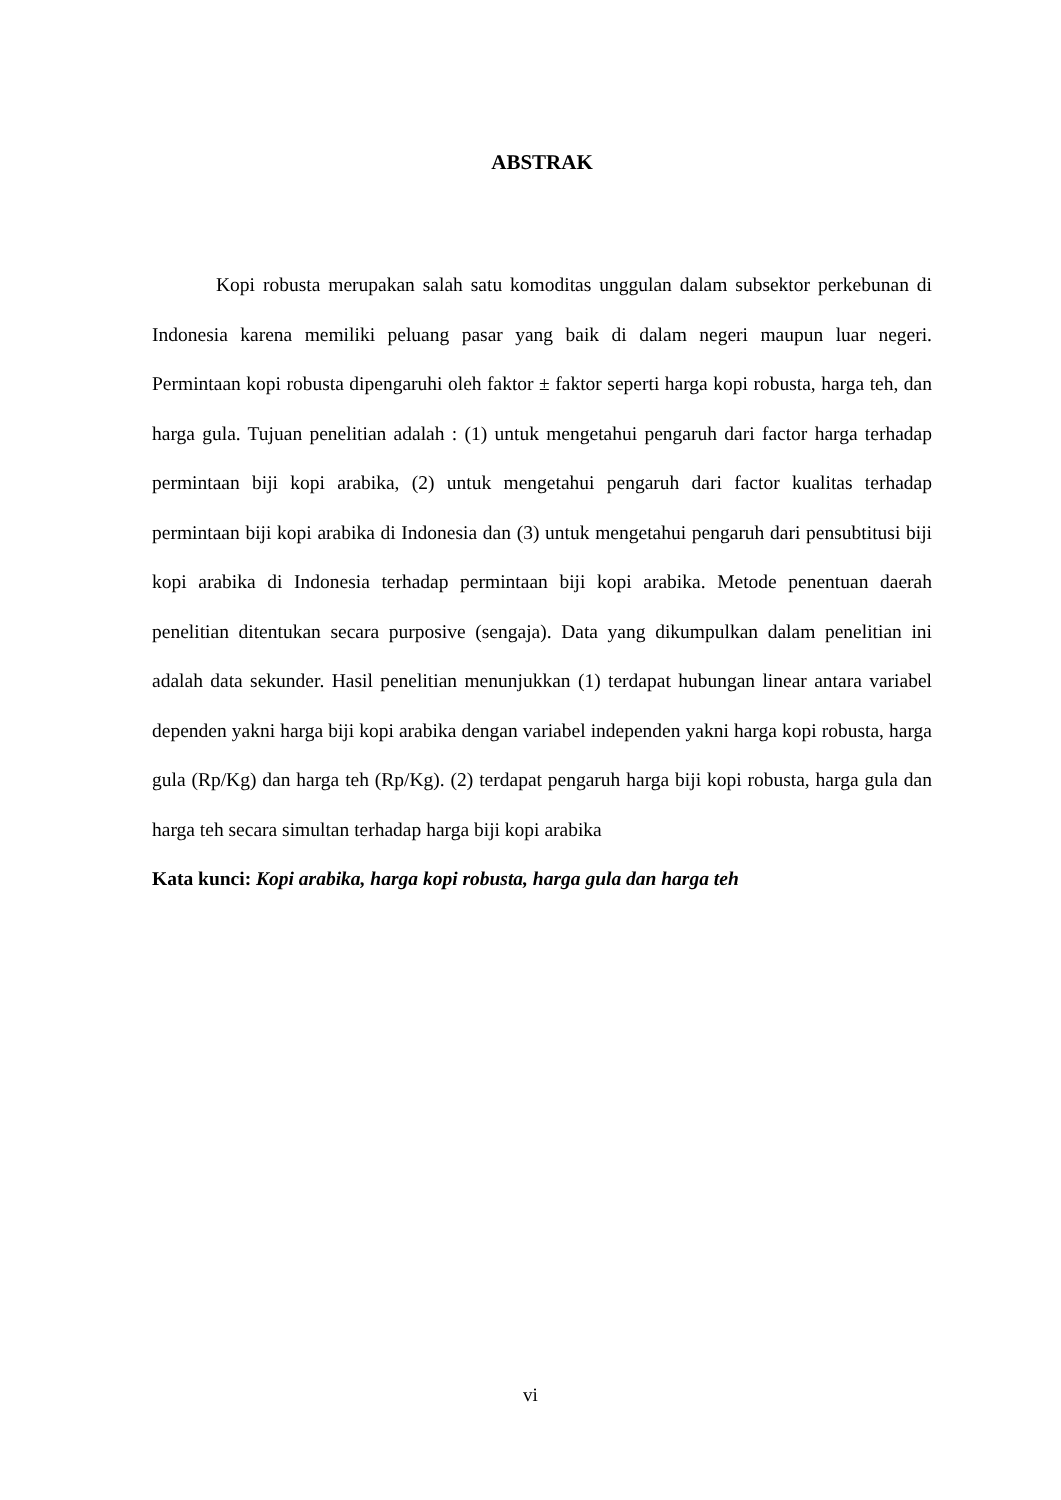ABSTRAK
Kopi robusta merupakan salah satu komoditas unggulan dalam subsektor perkebunan di Indonesia karena memiliki peluang pasar yang baik di dalam negeri maupun luar negeri. Permintaan kopi robusta dipengaruhi oleh faktor ± faktor seperti harga kopi robusta, harga teh, dan harga gula. Tujuan penelitian adalah : (1) untuk mengetahui pengaruh dari factor harga terhadap permintaan biji kopi arabika, (2) untuk mengetahui pengaruh dari factor kualitas terhadap permintaan biji kopi arabika di Indonesia dan (3) untuk mengetahui pengaruh dari pensubtitusi biji kopi arabika di Indonesia terhadap permintaan biji kopi arabika. Metode penentuan daerah penelitian ditentukan secara purposive (sengaja). Data yang dikumpulkan dalam penelitian ini adalah data sekunder. Hasil penelitian menunjukkan (1) terdapat hubungan linear antara variabel dependen yakni harga biji kopi arabika dengan variabel independen yakni harga kopi robusta, harga gula (Rp/Kg) dan harga teh (Rp/Kg). (2) terdapat pengaruh harga biji kopi robusta, harga gula dan harga teh secara simultan terhadap harga biji kopi arabika
Kata kunci: Kopi arabika, harga kopi robusta, harga gula dan harga teh
vi